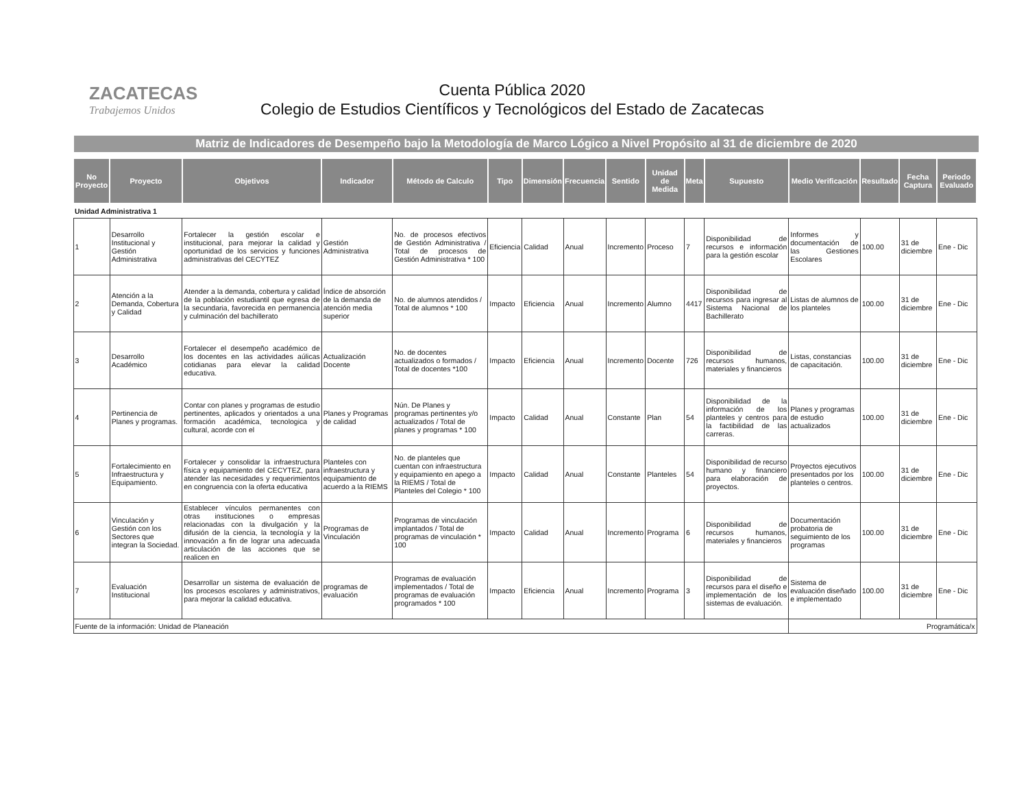ZACATECAS
Trabajemos Unidos
Cuenta Pública 2020
Colegio de Estudios Científicos y Tecnológicos del Estado de Zacatecas
Matriz de Indicadores de Desempeño bajo la Metodología de Marco Lógico a Nivel Propósito al 31 de diciembre de 2020
| No Proyecto | Proyecto | Objetivos | Indicador | Método de Calculo | Tipo | Dimensión | Frecuencia | Sentido | Unidad de Medida | Meta | Supuesto | Medio Verificación | Resultado | Fecha Captura | Periodo Evaluado |
| --- | --- | --- | --- | --- | --- | --- | --- | --- | --- | --- | --- | --- | --- | --- | --- |
| Unidad Administrativa 1 | | | | | | | | | | | | | | | |
| 1 | Desarrollo Institucional y Gestión Administrativa | Fortalecer la gestión escolar e institucional, para mejorar la calidad y oportunidad de los servicios y funciones administrativas del CECYTEZ | Gestión Administrativa | No. de procesos efectivos de Gestión Administrativa / Total de procesos de Gestión Administrativa * 100 | Eficiencia | Calidad | Anual | Incremento | Proceso | 7 | Disponibilidad de recursos e información para la gestión escolar | Informes y documentación de las Gestiones Escolares | 100.00 | 31 de diciembre | Ene - Dic |
| 2 | Atención a la Demanda, Cobertura y Calidad | Atender a la demanda, cobertura y calidad de la población estudiantil que egresa de la secundaria, favorecida en permanencia y culminación del bachillerato | Índice de absorción de la demanda de atención media superior | No. de alumnos atendidos / Total de alumnos * 100 | Impacto | Eficiencia | Anual | Incremento | Alumno | 4417 | Disponibilidad de recursos para ingresar al Sistema Nacional de Bachillerato | Listas de alumnos de los planteles | 100.00 | 31 de diciembre | Ene - Dic |
| 3 | Desarrollo Académico | Fortalecer el desempeño académico de los docentes en las actividades aúlicas cotidianas para elevar la calidad educativa. | Actualización Docente | No. de docentes actualizados o formados / Total de docentes *100 | Impacto | Eficiencia | Anual | Incremento | Docente | 726 | Disponibilidad de recursos humanos, materiales y financieros | Listas, constancias de capacitación. | 100.00 | 31 de diciembre | Ene - Dic |
| 4 | Pertinencia de Planes y programas. | Contar con planes y programas de estudio pertinentes, aplicados y orientados a una formación académica, tecnologica y cultural, acorde con el | Planes y Programas de calidad | Nún. De Planes y programas pertinentes y/o actualizados / Total de planes y programas * 100 | Impacto | Calidad | Anual | Constante | Plan | 54 | Disponibilidad de la información de los planteles y centros para la factibilidad de las carreras. | Planes y programas de estudio actualizados | 100.00 | 31 de diciembre | Ene - Dic |
| 5 | Fortalecimiento en Infraestructura y Equipamiento. | Fortalecer y consolidar la infraestructura física y equipamiento del CECYTEZ, para atender las necesidades y requerimientos en congruencia con la oferta educativa | Planteles con infraestructura y equipamiento de acuerdo a la RIEMS | No. de planteles que cuentan con infraestructura y equipamiento en apego a la RIEMS / Total de Planteles del Colegio * 100 | Impacto | Calidad | Anual | Constante | Planteles | 54 | Disponibilidad de recurso humano y financiero para elaboración de proyectos. | Proyectos ejecutivos presentados por los planteles o centros. | 100.00 | 31 de diciembre | Ene - Dic |
| 6 | Vinculación y Gestión con los Sectores que integran la Sociedad. | Establecer vínculos permanentes con otras instituciones o empresas relacionadas con la divulgación y la difusión de la ciencia, la tecnología y la innovación a fin de lograr una adecuada articulación de las acciones que se realicen en | Programas de Vinculación | Programas de vinculación implantados / Total de programas de vinculación * 100 | Impacto | Calidad | Anual | Incremento | Programa | 6 | Disponibilidad de recursos humanos, materiales y financieros | Documentación probatoria de seguimiento de los programas | 100.00 | 31 de diciembre | Ene - Dic |
| 7 | Evaluación Institucional | Desarrollar un sistema de evaluación de los procesos escolares y administrativos, para mejorar la calidad educativa. | programas de evaluación | Programas de evaluación implementados / Total de programas de evaluación programados * 100 | Impacto | Eficiencia | Anual | Incremento | Programa | 3 | Disponibilidad de recursos para el diseño e implementación de los sistemas de evaluación. | Sistema de evaluación diseñado e implementado | 100.00 | 31 de diciembre | Ene - Dic |
| Fuente de la información: Unidad de Planeación | | | | | | | | | | | | Programática/x | | | |